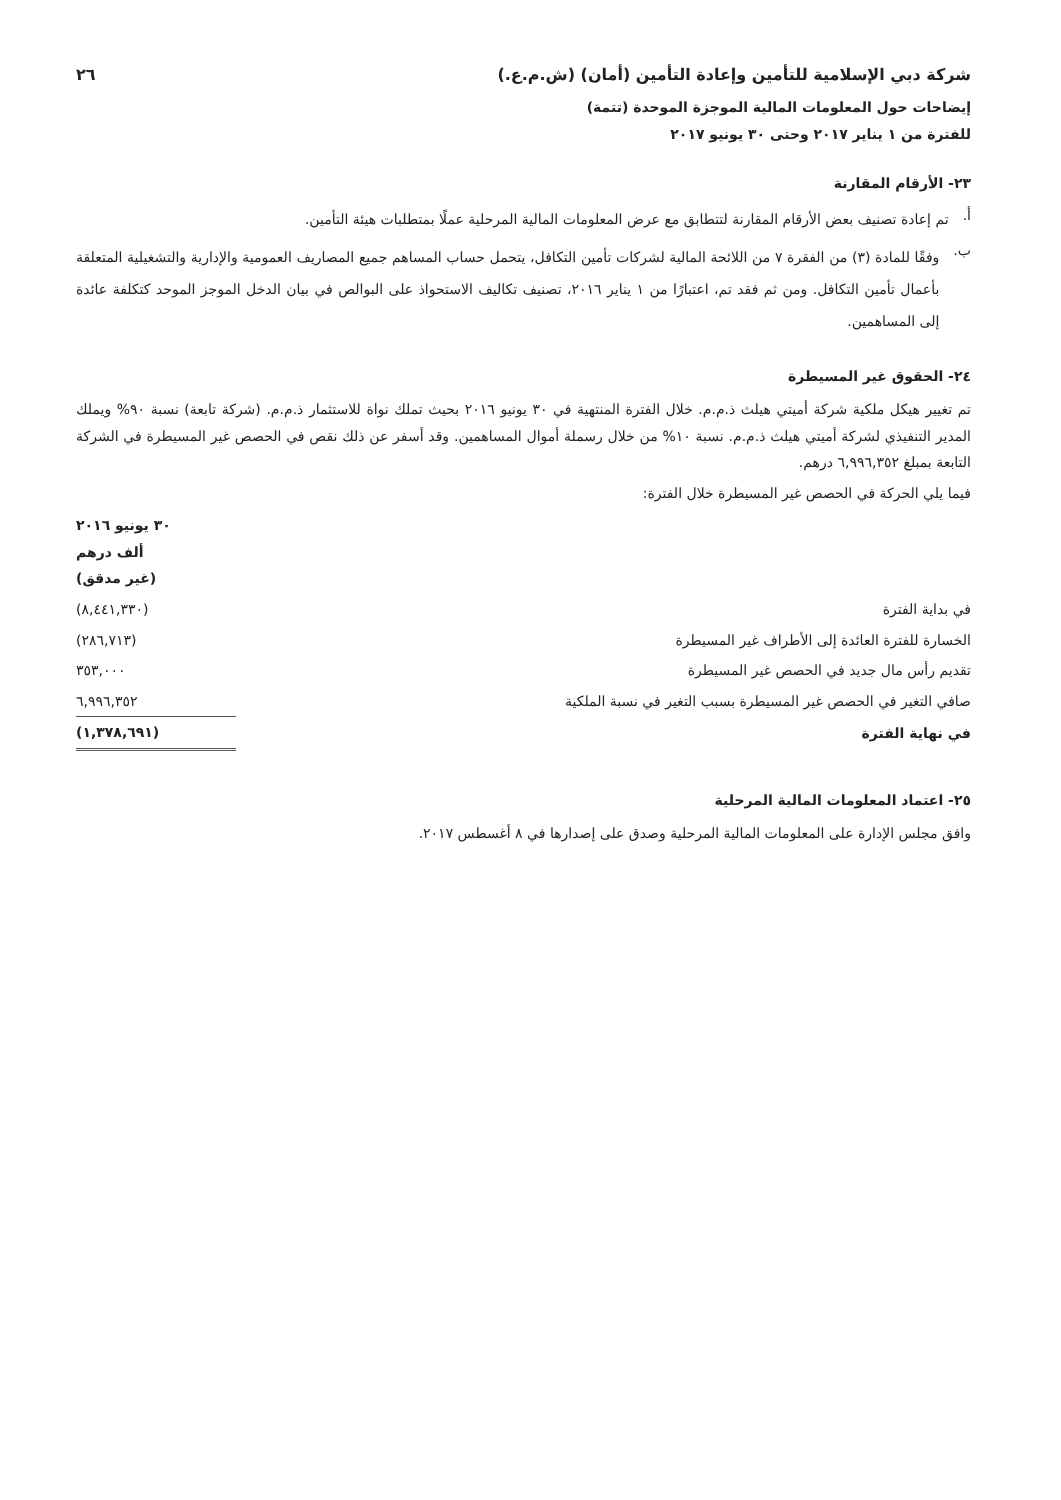شركة دبي الإسلامية للتأمين وإعادة التأمين (أمان) (ش.م.ع.) ٢٦
إيضاحات حول المعلومات المالية الموجزة الموحدة (تتمة)
للفترة من ١ يناير ٢٠١٧ وحتى ٣٠ يونيو ٢٠١٧
٢٣- الأرقام المقارنة
أ.
تم إعادة تصنيف بعض الأرقام المقارنة لتتطابق مع عرض المعلومات المالية المرحلية عملًا بمتطلبات هيئة التأمين.
ب.
وفقًا للمادة (٣) من الفقرة ٧ من اللائحة المالية لشركات تأمين التكافل، يتحمل حساب المساهم جميع المصاريف العمومية والإدارية والتشغيلية المتعلقة بأعمال تأمين التكافل. ومن ثم فقد تم، اعتبارًا من ١ يناير ٢٠١٦، تصنيف تكاليف الاستحواذ على البوالص في بيان الدخل الموجز الموحد كتكلفة عائدة إلى المساهمين.
٢٤- الحقوق غير المسيطرة
تم تغيير هيكل ملكية شركة أميتي هيلث ذ.م.م. خلال الفترة المنتهية في ٣٠ يونيو ٢٠١٦ بحيث تملك نواة للاستثمار ذ.م.م. (شركة تابعة) نسبة ٩٠% ويملك المدير التنفيذي لشركة أميتي هيلث ذ.م.م. نسبة ١٠% من خلال رسملة أموال المساهمين. وقد أسفر عن ذلك نقص في الحصص غير المسيطرة في الشركة التابعة بمبلغ ٦,٩٩٦,٣٥٢ درهم.
فيما يلي الحركة في الحصص غير المسيطرة خلال الفترة:
| | ٣٠ يونيو ٢٠١٦ ألف درهم (غير مدقق) |
| --- | --- |
| في بداية الفترة | (٨,٤٤١,٣٣٠) |
| الخسارة للفترة العائدة إلى الأطراف غير المسيطرة | (٢٨٦,٧١٣) |
| تقديم رأس مال جديد في الحصص غير المسيطرة | ٣٥٣,٠٠٠ |
| صافي التغير في الحصص غير المسيطرة بسبب التغير في نسبة الملكية | ٦,٩٩٦,٣٥٢ |
| في نهاية الفترة | (١,٣٧٨,٦٩١) |
٢٥- اعتماد المعلومات المالية المرحلية
وافق مجلس الإدارة على المعلومات المالية المرحلية وصدق على إصدارها في ٨ أغسطس ٢٠١٧.